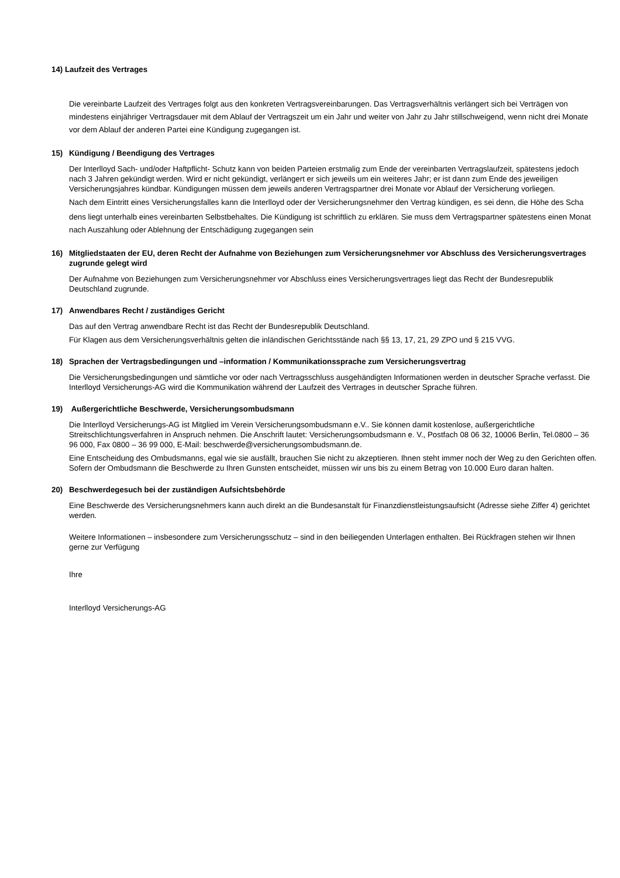14) Laufzeit des Vertrages
Die vereinbarte Laufzeit des Vertrages folgt aus den konkreten Vertragsvereinbarungen. Das Vertragsverhältnis verlängert sich bei Verträgen von mindestens einjähriger Vertragsdauer mit dem Ablauf der Vertragszeit um ein Jahr und weiter von Jahr zu Jahr stillschweigend, wenn nicht drei Monate vor dem Ablauf der anderen Partei eine Kündigung zugegangen ist.
15) Kündigung / Beendigung des Vertrages
Der Interlloyd Sach- und/oder Haftpflicht- Schutz kann von beiden Parteien erstmalig zum Ende der vereinbarten Vertragslaufzeit, spätestens jedoch nach 3 Jahren gekündigt werden. Wird er nicht gekündigt, verlängert er sich jeweils um ein weiteres Jahr; er ist dann zum Ende des jeweiligen Versicherungsjahres kündbar. Kündigungen müssen dem jeweils anderen Vertragspartner drei Monate vor Ablauf der Versicherung vorliegen.
Nach dem Eintritt eines Versicherungsfalles kann die Interlloyd oder der Versicherungsnehmer den Vertrag kündigen, es sei denn, die Höhe des Scha
dens liegt unterhalb eines vereinbarten Selbstbehaltes. Die Kündigung ist schriftlich zu erklären. Sie muss dem Vertragspartner spätestens einen Monat nach Auszahlung oder Ablehnung der Entschädigung zugegangen sein
16) Mitgliedstaaten der EU, deren Recht der Aufnahme von Beziehungen zum Versicherungsnehmer vor Abschluss des Versicherungsvertrages zugrunde gelegt wird
Der Aufnahme von Beziehungen zum Versicherungsnehmer vor Abschluss eines Versicherungsvertrages liegt das Recht der Bundesrepublik Deutschland zugrunde.
17) Anwendbares Recht / zuständiges Gericht
Das auf den Vertrag anwendbare Recht ist das Recht der Bundesrepublik Deutschland.
Für Klagen aus dem Versicherungsverhältnis gelten die inländischen Gerichtsstände nach §§ 13, 17, 21, 29 ZPO und § 215 VVG.
18) Sprachen der Vertragsbedingungen und –information / Kommunikationssprache zum Versicherungsvertrag
Die Versicherungsbedingungen und sämtliche vor oder nach Vertragsschluss ausgehändigten Informationen werden in deutscher Sprache verfasst. Die Interlloyd Versicherungs-AG wird die Kommunikation während der Laufzeit des Vertrages in deutscher Sprache führen.
19) Außergerichtliche Beschwerde, Versicherungsombudsmann
Die Interlloyd Versicherungs-AG ist Mitglied im Verein Versicherungsombudsmann e.V.. Sie können damit kostenlose, außergerichtliche Streitschlichtungsverfahren in Anspruch nehmen. Die Anschrift lautet: Versicherungsombudsmann e. V., Postfach 08 06 32, 10006 Berlin, Tel.0800 – 36 96 000, Fax 0800 – 36 99 000, E-Mail: beschwerde@versicherungsombudsmann.de.
Eine Entscheidung des Ombudsmanns, egal wie sie ausfällt, brauchen Sie nicht zu akzeptieren. Ihnen steht immer noch der Weg zu den Gerichten offen. Sofern der Ombudsmann die Beschwerde zu Ihren Gunsten entscheidet, müssen wir uns bis zu einem Betrag von 10.000 Euro daran halten.
20) Beschwerdegesuch bei der zuständigen Aufsichtsbehörde
Eine Beschwerde des Versicherungsnehmers kann auch direkt an die Bundesanstalt für Finanzdienstleistungsaufsicht (Adresse siehe Ziffer 4) gerichtet werden.
Weitere Informationen – insbesondere zum Versicherungsschutz – sind in den beiliegenden Unterlagen enthalten. Bei Rückfragen stehen wir Ihnen gerne zur Verfügung
Ihre
Interlloyd Versicherungs-AG